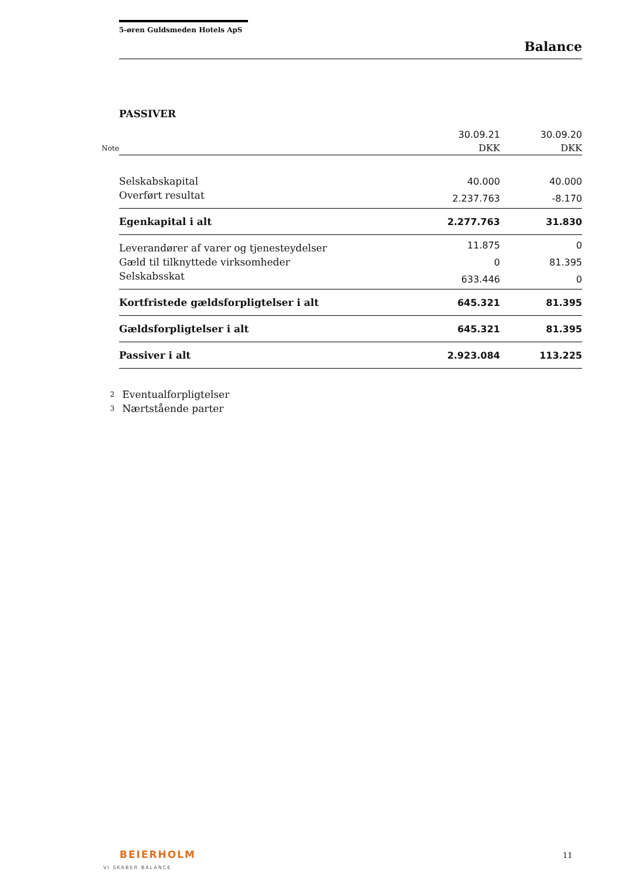5-øren Guldsmeden Hotels ApS
Balance
PASSIVER
| | | 30.09.21 | 30.09.20 |
| Note | | DKK | DKK |
| | Selskabskapital | 40.000 | 40.000 |
| | Overført resultat | 2.237.763 | -8.170 |
| | Egenkapital i alt | 2.277.763 | 31.830 |
| | Leverandører af varer og tjenesteydelser | 11.875 | 0 |
| | Gæld til tilknyttede virksomheder | 0 | 81.395 |
| | Selskabsskat | 633.446 | 0 |
| | Kortfristede gældsforpligtelser i alt | 645.321 | 81.395 |
| | Gældsforpligtelser i alt | 645.321 | 81.395 |
| | Passiver i alt | 2.923.084 | 113.225 |
| 2 | Eventualforpligtelser | | |
| 3 | Nærtstående parter | | |
BEIERHOLM
VI SKABER BALANCE
11